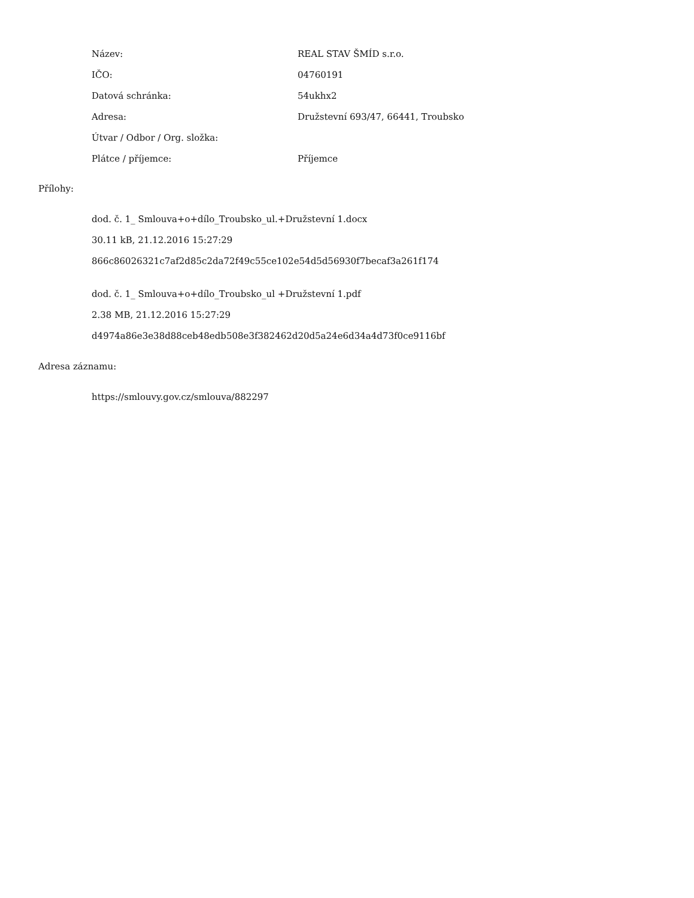| Název: | REAL STAV ŠMÍD s.r.o. |
| IČO: | 04760191 |
| Datová schránka: | 54ukhx2 |
| Adresa: | Družstevní 693/47, 66441, Troubsko |
| Útvar / Odbor / Org. složka: | |
| Plátce / příjemce: | Příjemce |
Přílohy:
dod. č. 1_ Smlouva+o+dílo_Troubsko_ul.+Družstevní 1.docx
30.11 kB, 21.12.2016 15:27:29
866c86026321c7af2d85c2da72f49c55ce102e54d5d56930f7becaf3a261f174
dod. č. 1_ Smlouva+o+dílo_Troubsko_ul +Družstevní 1.pdf
2.38 MB, 21.12.2016 15:27:29
d4974a86e3e38d88ceb48edb508e3f382462d20d5a24e6d34a4d73f0ce9116bf
Adresa záznamu:
https://smlouvy.gov.cz/smlouva/882297